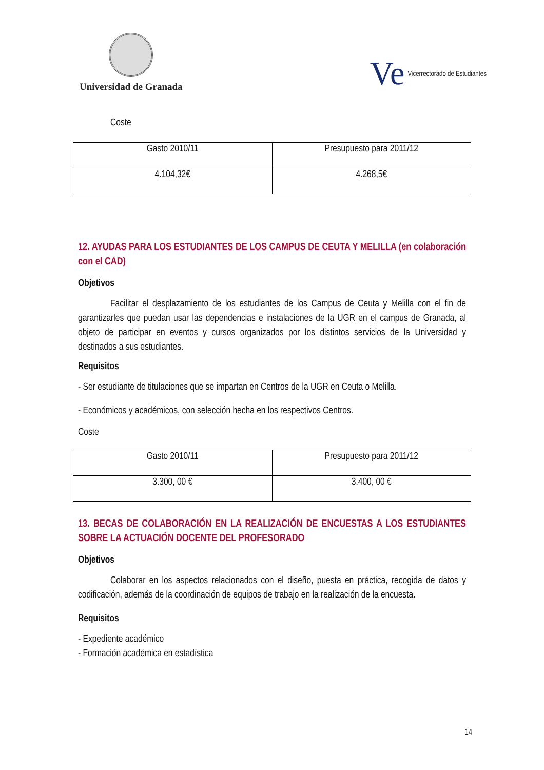Universidad de Granada
Ve Vicerrectorado de Estudiantes
Coste
| Gasto 2010/11 | Presupuesto para 2011/12 |
| 4.104,32€ | 4.268,5€ |
12. AYUDAS PARA LOS ESTUDIANTES DE LOS CAMPUS DE CEUTA Y MELILLA (en colaboración con el CAD)
Objetivos
Facilitar el desplazamiento de los estudiantes de los Campus de Ceuta y Melilla con el fin de garantizarles que puedan usar las dependencias e instalaciones de la UGR en el campus de Granada, al objeto de participar en eventos y cursos organizados por los distintos servicios de la Universidad y destinados a sus estudiantes.
Requisitos
- Ser estudiante de titulaciones que se impartan en Centros de la UGR en Ceuta o Melilla.
- Económicos y académicos, con selección hecha en los respectivos Centros.
Coste
| Gasto 2010/11 | Presupuesto para 2011/12 |
| 3.300, 00 € | 3.400, 00 € |
13. BECAS DE COLABORACIÓN EN LA REALIZACIÓN DE ENCUESTAS A LOS ESTUDIANTES SOBRE LA ACTUACIÓN DOCENTE DEL PROFESORADO
Objetivos
Colaborar en los aspectos relacionados con el diseño, puesta en práctica, recogida de datos y codificación, además de la coordinación de equipos de trabajo en la realización de la encuesta.
Requisitos
- Expediente académico
- Formación académica en estadística
14